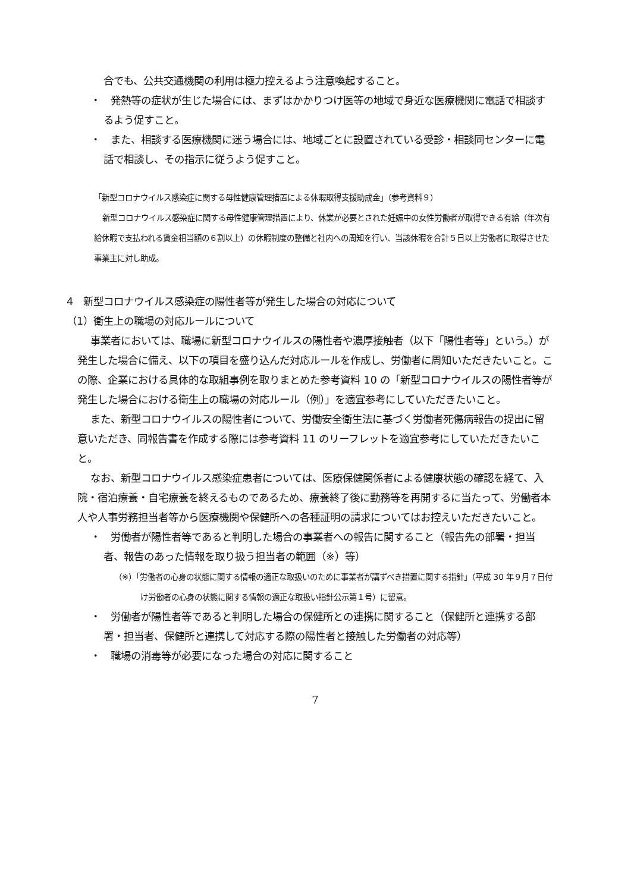合でも、公共交通機関の利用は極力控えるよう注意喚起すること。
・　発熱等の症状が生じた場合には、まずはかかりつけ医等の地域で身近な医療機関に電話で相談するよう促すこと。
・　また、相談する医療機関に迷う場合には、地域ごとに設置されている受診・相談同センターに電話で相談し、その指示に従うよう促すこと。
「新型コロナウイルス感染症に関する母性健康管理措置による休暇取得支援助成金」（参考資料９）
新型コロナウイルス感染症に関する母性健康管理措置により、休業が必要とされた妊娠中の女性労働者が取得できる有給（年次有給休暇で支払われる賃金相当額の６割以上）の休暇制度の整備と社内への周知を行い、当該休暇を合計５日以上労働者に取得させた事業主に対し助成。
4　新型コロナウイルス感染症の陽性者等が発生した場合の対応について
（1）衛生上の職場の対応ルールについて
事業者においては、職場に新型コロナウイルスの陽性者や濃厚接触者（以下「陽性者等」という。）が発生した場合に備え、以下の項目を盛り込んだ対応ルールを作成し、労働者に周知いただきたいこと。この際、企業における具体的な取組事例を取りまとめた参考資料 10 の「新型コロナウイルスの陽性者等が発生した場合における衛生上の職場の対応ルール（例）」を適宜参考にしていただきたいこと。
また、新型コロナウイルスの陽性者について、労働安全衛生法に基づく労働者死傷病報告の提出に留意いただき、同報告書を作成する際には参考資料 11 のリーフレットを適宜参考にしていただきたいこと。
なお、新型コロナウイルス感染症患者については、医療保健関係者による健康状態の確認を経て、入院・宿泊療養・自宅療養を終えるものであるため、療養終了後に勤務等を再開するに当たって、労働者本人や人事労務担当者等から医療機関や保健所への各種証明の請求についてはお控えいただきたいこと。
・　労働者が陽性者等であると判明した場合の事業者への報告に関すること（報告先の部署・担当者、報告のあった情報を取り扱う担当者の範囲（※）等）
（※）「労働者の心身の状態に関する情報の適正な取扱いのために事業者が講ずべき措置に関する指針」（平成 30 年９月７日付け労働者の心身の状態に関する情報の適正な取扱い指針公示第１号）に留意。
・　労働者が陽性者等であると判明した場合の保健所との連携に関すること（保健所と連携する部署・担当者、保健所と連携して対応する際の陽性者と接触した労働者の対応等）
・　職場の消毒等が必要になった場合の対応に関すること
7